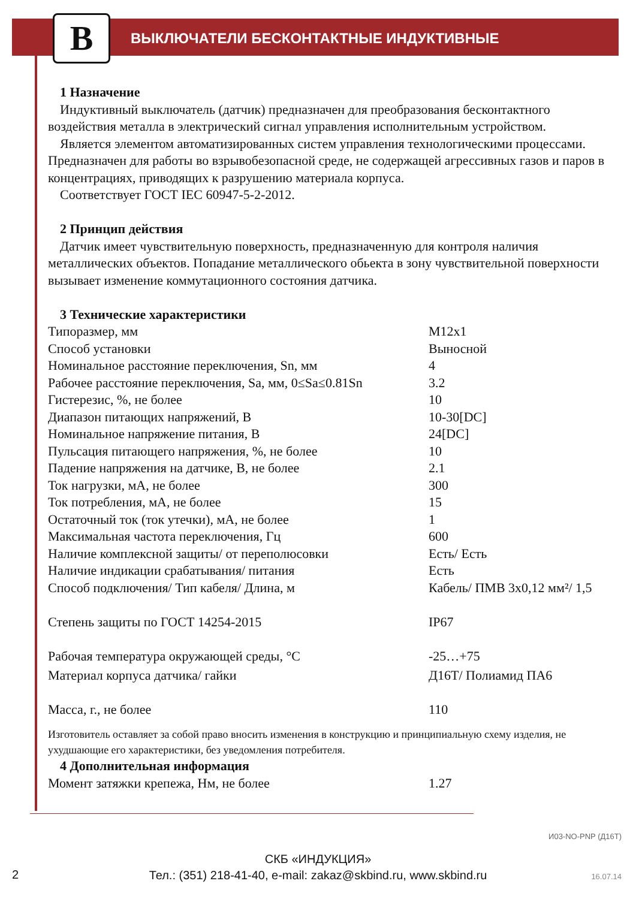B
ВЫКЛЮЧАТЕЛИ БЕСКОНТАКТНЫЕ ИНДУКТИВНЫЕ
1 Назначение
Индуктивный выключатель (датчик) предназначен для преобразования бесконтактного воздействия металла в электрический сигнал управления исполнительным устройством.
Является элементом автоматизированных систем управления технологическими процессами. Предназначен для работы во взрывобезопасной среде, не содержащей агрессивных газов и паров в концентрациях, приводящих к разрушению материала корпуса.
Соответствует ГОСТ IEC 60947-5-2-2012.
2 Принцип действия
Датчик имеет чувствительную поверхность, предназначенную для контроля наличия металлических объектов. Попадание металлического обьекта в зону чувствительной поверхности вызывает изменение коммутационного состояния датчика.
3 Технические характеристики
| Типоразмер, мм | М12х1 |
| Способ установки | Выносной |
| Номинальное расстояние переключения, Sn, мм | 4 |
| Рабочее расстояние переключения, Sa, мм, 0≤Sa≤0.81Sn | 3.2 |
| Гистерезис, %, не более | 10 |
| Диапазон питающих напряжений, В | 10-30[DC] |
| Номинальное напряжение питания, В | 24[DC] |
| Пульсация питающего напряжения, %, не более | 10 |
| Падение напряжения на датчике, В, не более | 2.1 |
| Ток нагрузки, мА, не более | 300 |
| Ток потребления, мА, не более | 15 |
| Остаточный ток (ток утечки), мА, не более | 1 |
| Максимальная частота переключения, Гц | 600 |
| Наличие комплексной защиты/ от переполюсовки | Есть/ Есть |
| Наличие индикации срабатывания/ питания | Есть |
| Способ подключения/ Тип кабеля/ Длина, м | Кабель/ ПМВ 3х0,12 мм²/ 1,5 |
| Степень защиты по ГОСТ 14254-2015 | IP67 |
| Рабочая температура окружающей среды, °С | -25…+75 |
| Материал корпуса датчика/ гайки | Д16Т/ Полиамид ПА6 |
| Масса, г., не более | 110 |
Изготовитель оставляет за собой право вносить изменения в конструкцию и принципиальную схему изделия, не ухудшающие его характеристики, без уведомления потребителя.
4 Дополнительная информация
| Момент затяжки крепежа, Нм, не более | 1.27 |
И03-NO-PNP (Д16Т)
СКБ «ИНДУКЦИЯ»
Тел.: (351) 218-41-40, e-mail: zakaz@skbind.ru, www.skbind.ru
2 16.07.14